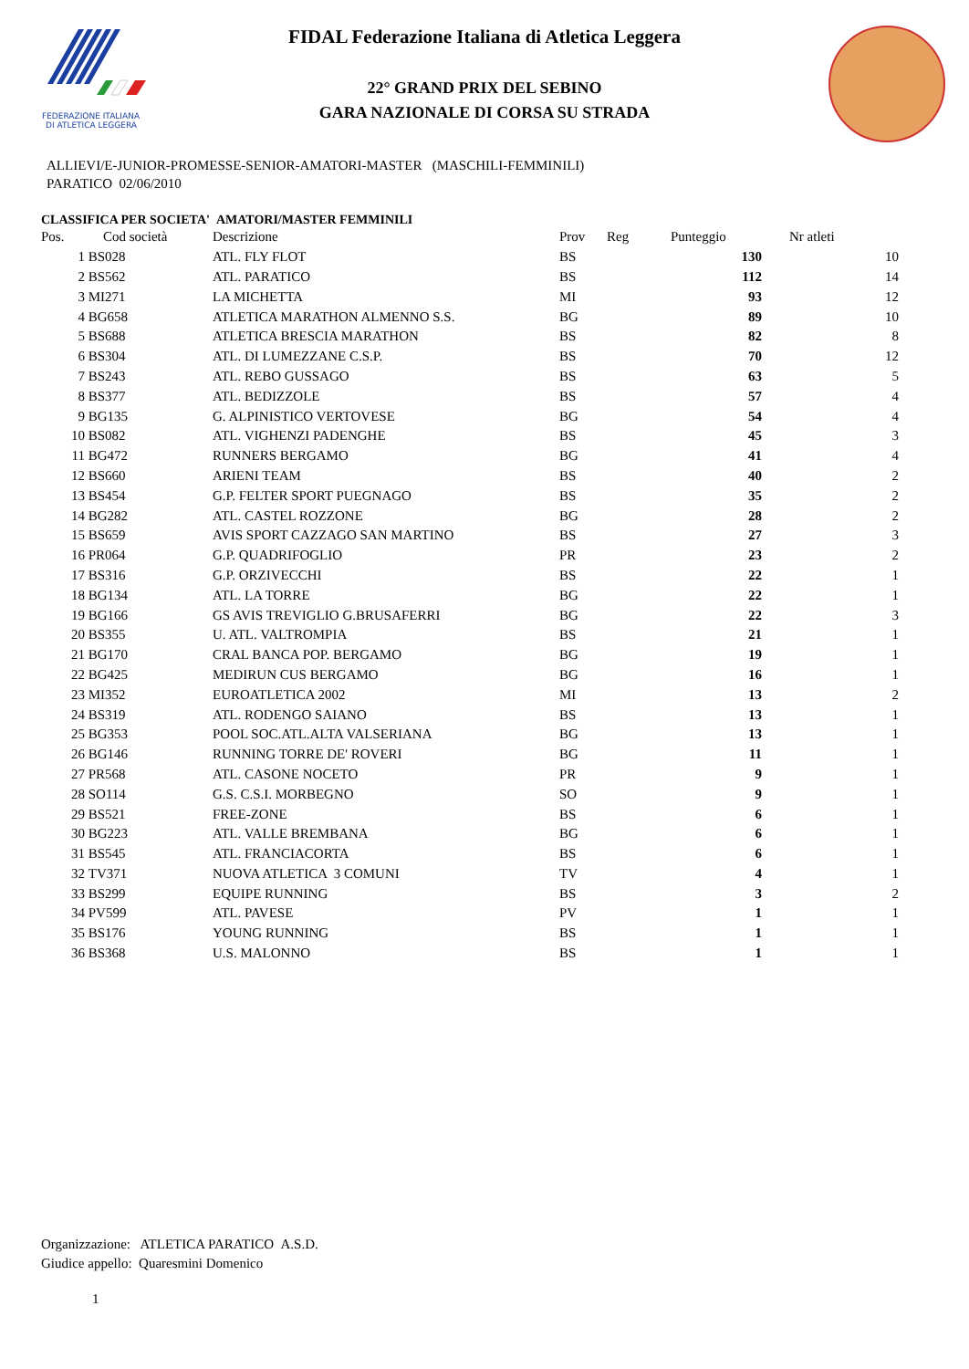FEDERAZIONE ITALIANA
DI ATLETICA LEGGERA
FIDAL Federazione Italiana di Atletica Leggera
22° GRAND PRIX DEL SEBINO
GARA NAZIONALE DI CORSA SU STRADA
ALLIEVI/E-JUNIOR-PROMESSE-SENIOR-AMATORI-MASTER (MASCHILI-FEMMINILI)
PARATICO 02/06/2010
CLASSIFICA PER SOCIETA' AMATORI/MASTER FEMMINILI
| Pos. | Cod società | Descrizione | Prov | Reg | Punteggio | Nr atleti |
| --- | --- | --- | --- | --- | --- | --- |
| 1 | BS028 | ATL. FLY FLOT | BS | | 130 | 10 |
| 2 | BS562 | ATL. PARATICO | BS | | 112 | 14 |
| 3 | MI271 | LA MICHETTA | MI | | 93 | 12 |
| 4 | BG658 | ATLETICA MARATHON ALMENNO S.S. | BG | | 89 | 10 |
| 5 | BS688 | ATLETICA BRESCIA MARATHON | BS | | 82 | 8 |
| 6 | BS304 | ATL. DI LUMEZZANE C.S.P. | BS | | 70 | 12 |
| 7 | BS243 | ATL. REBO GUSSAGO | BS | | 63 | 5 |
| 8 | BS377 | ATL. BEDIZZOLE | BS | | 57 | 4 |
| 9 | BG135 | G. ALPINISTICO VERTOVESE | BG | | 54 | 4 |
| 10 | BS082 | ATL. VIGHENZI PADENGHE | BS | | 45 | 3 |
| 11 | BG472 | RUNNERS BERGAMO | BG | | 41 | 4 |
| 12 | BS660 | ARIENI TEAM | BS | | 40 | 2 |
| 13 | BS454 | G.P. FELTER SPORT PUEGNAGO | BS | | 35 | 2 |
| 14 | BG282 | ATL. CASTEL ROZZONE | BG | | 28 | 2 |
| 15 | BS659 | AVIS SPORT CAZZAGO SAN MARTINO | BS | | 27 | 3 |
| 16 | PR064 | G.P. QUADRIFOGLIO | PR | | 23 | 2 |
| 17 | BS316 | G.P. ORZIVECCHI | BS | | 22 | 1 |
| 18 | BG134 | ATL. LA TORRE | BG | | 22 | 1 |
| 19 | BG166 | GS AVIS TREVIGLIO G.BRUSAFERRI | BG | | 22 | 3 |
| 20 | BS355 | U. ATL. VALTROMPIA | BS | | 21 | 1 |
| 21 | BG170 | CRAL BANCA POP. BERGAMO | BG | | 19 | 1 |
| 22 | BG425 | MEDIRUN CUS BERGAMO | BG | | 16 | 1 |
| 23 | MI352 | EUROATLETICA 2002 | MI | | 13 | 2 |
| 24 | BS319 | ATL. RODENGO SAIANO | BS | | 13 | 1 |
| 25 | BG353 | POOL SOC.ATL.ALTA VALSERIANA | BG | | 13 | 1 |
| 26 | BG146 | RUNNING TORRE DE' ROVERI | BG | | 11 | 1 |
| 27 | PR568 | ATL. CASONE NOCETO | PR | | 9 | 1 |
| 28 | SO114 | G.S. C.S.I. MORBEGNO | SO | | 9 | 1 |
| 29 | BS521 | FREE-ZONE | BS | | 6 | 1 |
| 30 | BG223 | ATL. VALLE BREMBANA | BG | | 6 | 1 |
| 31 | BS545 | ATL. FRANCIACORTA | BS | | 6 | 1 |
| 32 | TV371 | NUOVA ATLETICA 3 COMUNI | TV | | 4 | 1 |
| 33 | BS299 | EQUIPE RUNNING | BS | | 3 | 2 |
| 34 | PV599 | ATL. PAVESE | PV | | 1 | 1 |
| 35 | BS176 | YOUNG RUNNING | BS | | 1 | 1 |
| 36 | BS368 | U.S. MALONNO | BS | | 1 | 1 |
Organizzazione: ATLETICA PARATICO A.S.D.
Giudice appello: Quaresmini Domenico
1